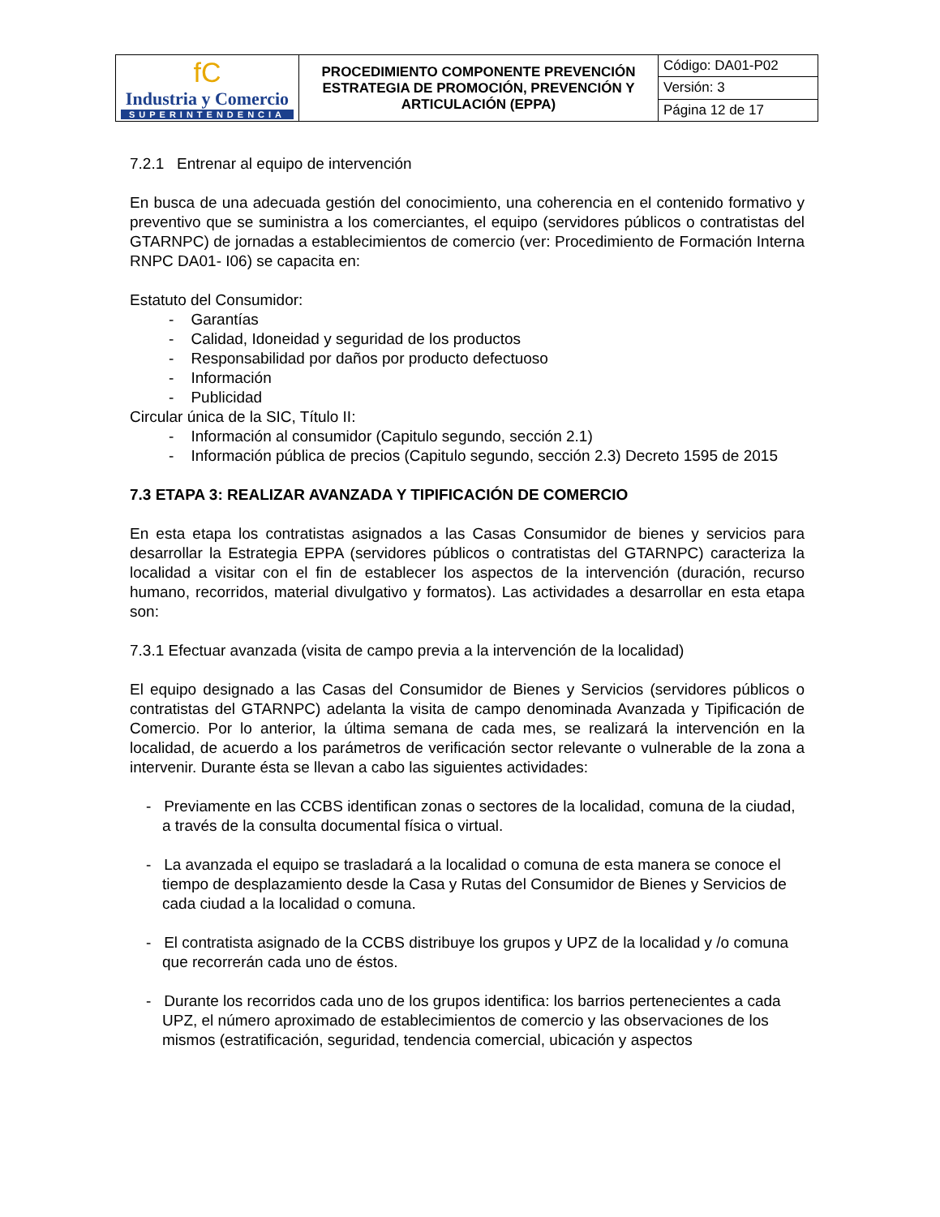| fC Industria y Comercio SUPERINTENDENCIA | PROCEDIMIENTO COMPONENTE PREVENCIÓN ESTRATEGIA DE PROMOCIÓN, PREVENCIÓN Y ARTICULACIÓN (EPPA) | Código: DA01-P02 |
| | | Versión: 3 |
| | | Página 12 de 17 |
7.2.1 Entrenar al equipo de intervención
En busca de una adecuada gestión del conocimiento, una coherencia en el contenido formativo y preventivo que se suministra a los comerciantes, el equipo (servidores públicos o contratistas del GTARNPC) de jornadas a establecimientos de comercio (ver: Procedimiento de Formación Interna RNPC DA01- I06) se capacita en:
Estatuto del Consumidor:
- Garantías
- Calidad, Idoneidad y seguridad de los productos
- Responsabilidad por daños por producto defectuoso
- Información
- Publicidad
Circular única de la SIC, Título II:
- Información al consumidor (Capitulo segundo, sección 2.1)
- Información pública de precios (Capitulo segundo, sección 2.3) Decreto 1595 de 2015
7.3 ETAPA 3: REALIZAR AVANZADA Y TIPIFICACIÓN DE COMERCIO
En esta etapa los contratistas asignados a las Casas Consumidor de bienes y servicios para desarrollar la Estrategia EPPA (servidores públicos o contratistas del GTARNPC) caracteriza la localidad a visitar con el fin de establecer los aspectos de la intervención (duración, recurso humano, recorridos, material divulgativo y formatos). Las actividades a desarrollar en esta etapa son:
7.3.1 Efectuar avanzada (visita de campo previa a la intervención de la localidad)
El equipo designado a las Casas del Consumidor de Bienes y Servicios (servidores públicos o contratistas del GTARNPC) adelanta la visita de campo denominada Avanzada y Tipificación de Comercio. Por lo anterior, la última semana de cada mes, se realizará la intervención en la localidad, de acuerdo a los parámetros de verificación sector relevante o vulnerable de la zona a intervenir. Durante ésta se llevan a cabo las siguientes actividades:
- Previamente en las CCBS identifican zonas o sectores de la localidad, comuna de la ciudad, a través de la consulta documental física o virtual.
- La avanzada el equipo se trasladará a la localidad o comuna de esta manera se conoce el tiempo de desplazamiento desde la Casa y Rutas del Consumidor de Bienes y Servicios de cada ciudad a la localidad o comuna.
- El contratista asignado de la CCBS distribuye los grupos y UPZ de la localidad y /o comuna que recorrerán cada uno de éstos.
- Durante los recorridos cada uno de los grupos identifica: los barrios pertenecientes a cada UPZ, el número aproximado de establecimientos de comercio y las observaciones de los mismos (estratificación, seguridad, tendencia comercial, ubicación y aspectos